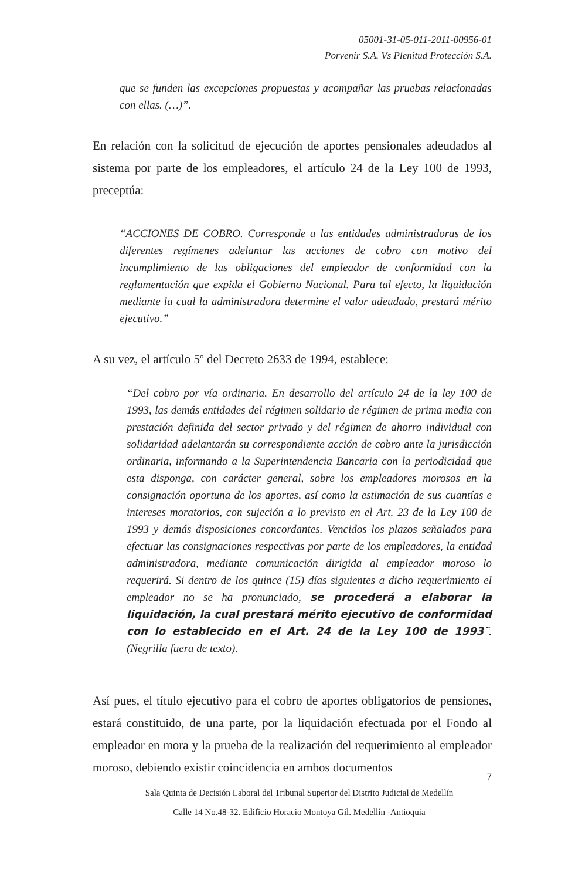05001-31-05-011-2011-00956-01
Porvenir S.A. Vs Plenitud Protección S.A.
que se funden las excepciones propuestas y acompañar las pruebas relacionadas con ellas. (…)”.
En relación con la solicitud de ejecución de aportes pensionales adeudados al sistema por parte de los empleadores, el artículo 24 de la Ley 100 de 1993, preceptúa:
“ACCIONES DE COBRO. Corresponde a las entidades administradoras de los diferentes regímenes adelantar las acciones de cobro con motivo del incumplimiento de las obligaciones del empleador de conformidad con la reglamentación que expida el Gobierno Nacional. Para tal efecto, la liquidación mediante la cual la administradora determine el valor adeudado, prestará mérito ejecutivo.”
A su vez, el artículo 5º del Decreto 2633 de 1994, establece:
“Del cobro por vía ordinaria. En desarrollo del artículo 24 de la ley 100 de 1993, las demás entidades del régimen solidario de régimen de prima media con prestación definida del sector privado y del régimen de ahorro individual con solidaridad adelantarán su correspondiente acción de cobro ante la jurisdicción ordinaria, informando a la Superintendencia Bancaria con la periodicidad que esta disponga, con carácter general, sobre los empleadores morosos en la consignación oportuna de los aportes, así como la estimación de sus cuantías e intereses moratorios, con sujeción a lo previsto en el Art. 23 de la Ley 100 de 1993 y demás disposiciones concordantes. Vencidos los plazos señalados para efectuar las consignaciones respectivas por parte de los empleadores, la entidad administradora, mediante comunicación dirigida al empleador moroso lo requerirá. Si dentro de los quince (15) días siguientes a dicho requerimiento el empleador no se ha pronunciado, se procederá a elaborar la liquidación, la cual prestará mérito ejecutivo de conformidad con lo establecido en el Art. 24 de la Ley 100 de 1993¨. (Negrilla fuera de texto).
Así pues, el título ejecutivo para el cobro de aportes obligatorios de pensiones, estará constituido, de una parte, por la liquidación efectuada por el Fondo al empleador en mora y la prueba de la realización del requerimiento al empleador moroso, debiendo existir coincidencia en ambos documentos
7
Sala Quinta de Decisión Laboral del Tribunal Superior del Distrito Judicial de Medellín
Calle 14 No.48-32. Edificio Horacio Montoya Gil. Medellín -Antioquia